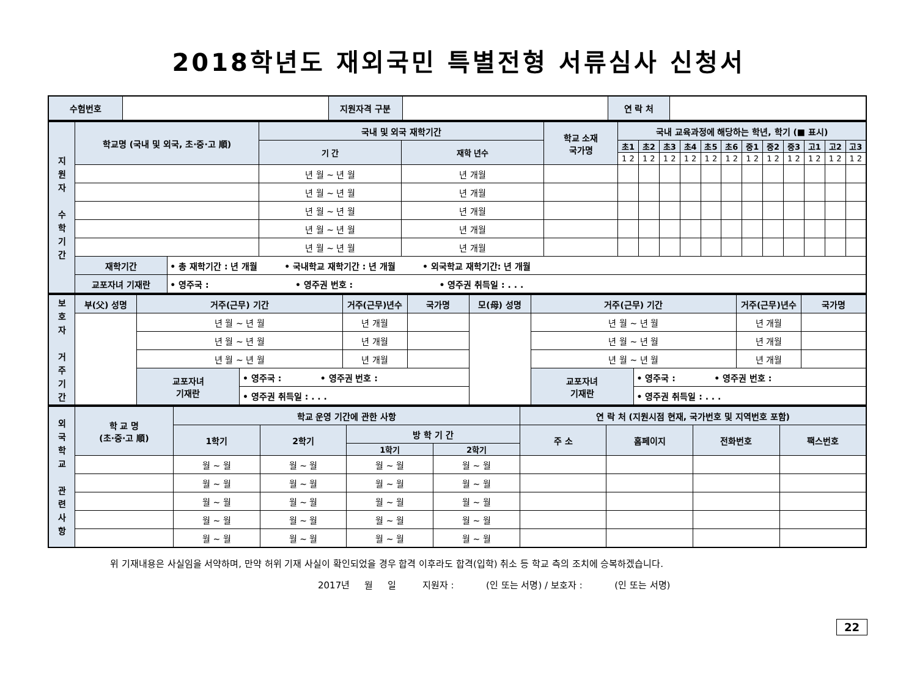2018학년도 재외국민 특별전형 서류심사 신청서
| 수험번호 | | 지원자격 구분 | | 연 락 처 | |
| 지 원 자 수 학 기 간 | 학교명 (국내 및 외국, 초·중·고 順) | | 국내 및 외국 재학기간 | | 학교 소재 국가명 | 국내 교육과정에 해당하는 학년, 학기 (■ 표시) | | | | | | | | | | | |
| --- | --- | --- | --- | --- | --- | --- | --- | --- | --- | --- | --- | --- | --- | --- | --- | --- | --- |
| | | | 기 간 | 재학 년수 | | 초1 | 초2 | 초3 | 초4 | 초5 | 초6 | 중1 | 중2 | 중3 | 고1 | 고2 | 고3 |
| | | | | | | 1 2 | 1 2 | 1 2 | 1 2 | 1 2 | 1 2 | 1 2 | 1 2 | 1 2 | 1 2 | 1 2 | 1 2 |
| | | | 년 월 ~ 년 월 | 년 개월 | | | | | | | | | | | | | |
| | | | 년 월 ~ 년 월 | 년 개월 | | | | | | | | | | | | | |
| | | | 년 월 ~ 년 월 | 년 개월 | | | | | | | | | | | | | |
| | | | 년 월 ~ 년 월 | 년 개월 | | | | | | | | | | | | | |
| | | | 년 월 ~ 년 월 | 년 개월 | | | | | | | | | | | | | |
| | 재학기간 | • 총 재학기간 : 년 개월 • 국내학교 재학기간 : 년 개월 • 외국학교 재학기간: 년 개월 | | | | | | | | | | | | | | | |
| | 교포자녀 기재란 | • 영주국 : • 영주권 번호 : • 영주권 취득일 : . . . | | | | | | | | | | | | | | | |
| 보 호 자 거 주 기 간 | 부(父) 성명 | 거주(근무) 기간 | | 거주(근무)년수 | 국가명 | 모(母) 성명 | 거주(근무) 기간 | | 거주(근무)년수 | 국가명 |
| --- | --- | --- | --- | --- | --- | --- | --- | --- | --- | --- |
| | | 년 월 ~ 년 월 | | 년 개월 | | | 년 월 ~ 년 월 | | 년 개월 | |
| | | 년 월 ~ 년 월 | | 년 개월 | | | 년 월 ~ 년 월 | | 년 개월 | |
| | | 년 월 ~ 년 월 | | 년 개월 | | | 년 월 ~ 년 월 | | 년 개월 | |
| | | 교포자녀 기재란 | • 영주국 : • 영주권 번호 : | | | | 교포자녀 기재란 | • 영주국 : • 영주권 번호 : | | |
| | | | • 영주권 취득일 : . . . | | | | | • 영주권 취득일 : . . . | | |
| 외 국 학 교 관 련 사 항 | 학 교 명 (초·중·고 順) | 학교 운영 기간에 관한 사항 | | | | 연 락 처 (지원시점 현재, 국가번호 및 지역번호 포함) | | | |
| --- | --- | --- | --- | --- | --- | --- | --- | --- | --- |
| | | 1학기 | 2학기 | 방 학 기 간 | | 주 소 | 홈페이지 | 전화번호 | 팩스번호 |
| | | | | 1학기 | 2학기 | | | | |
| | | 월 ~ 월 | 월 ~ 월 | 월 ~ 월 | 월 ~ 월 | | | | |
| | | 월 ~ 월 | 월 ~ 월 | 월 ~ 월 | 월 ~ 월 | | | | |
| | | 월 ~ 월 | 월 ~ 월 | 월 ~ 월 | 월 ~ 월 | | | | |
| | | 월 ~ 월 | 월 ~ 월 | 월 ~ 월 | 월 ~ 월 | | | | |
| | | 월 ~ 월 | 월 ~ 월 | 월 ~ 월 | 월 ~ 월 | | | | |
위 기재내용은 사실임을 서약하며, 만약 허위 기재 사실이 확인되었을 경우 합격 이후라도 합격(입학) 취소 등 학교 측의 조치에 승복하겠습니다.
2017년 월 일 지원자 : (인 또는 서명) / 보호자 : (인 또는 서명)
22